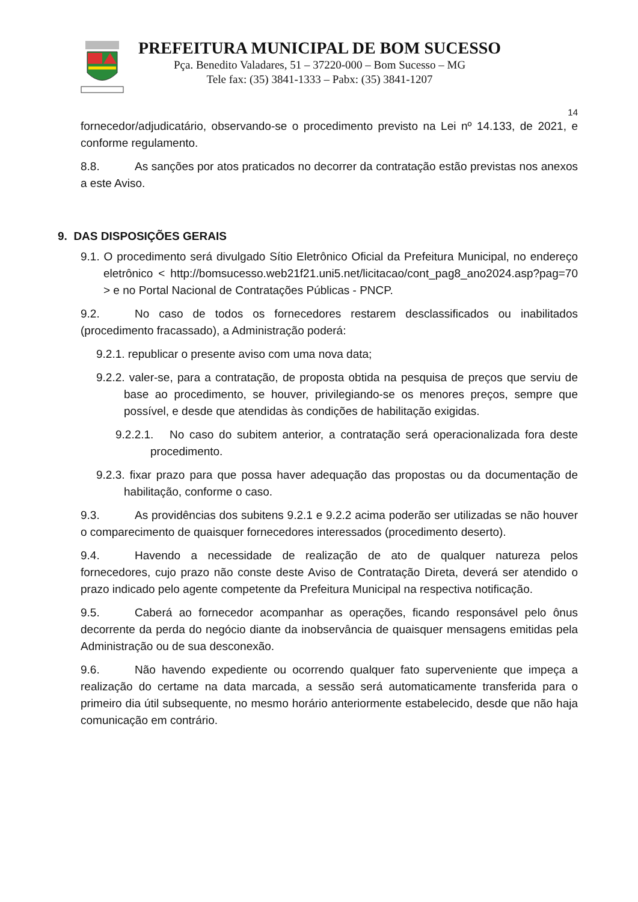PREFEITURA MUNICIPAL DE BOM SUCESSO
Pça. Benedito Valadares, 51 – 37220-000 – Bom Sucesso – MG
Tele fax: (35) 3841-1333 – Pabx: (35) 3841-1207
14
fornecedor/adjudicatário, observando-se o procedimento previsto na Lei nº 14.133, de 2021, e conforme regulamento.
8.8. As sanções por atos praticados no decorrer da contratação estão previstas nos anexos a este Aviso.
9. DAS DISPOSIÇÕES GERAIS
9.1. O procedimento será divulgado Sítio Eletrônico Oficial da Prefeitura Municipal, no endereço eletrônico < http://bomsucesso.web21f21.uni5.net/licitacao/cont_pag8_ano2024.asp?pag=70 > e no Portal Nacional de Contratações Públicas - PNCP.
9.2. No caso de todos os fornecedores restarem desclassificados ou inabilitados (procedimento fracassado), a Administração poderá:
9.2.1. republicar o presente aviso com uma nova data;
9.2.2. valer-se, para a contratação, de proposta obtida na pesquisa de preços que serviu de base ao procedimento, se houver, privilegiando-se os menores preços, sempre que possível, e desde que atendidas às condições de habilitação exigidas.
9.2.2.1. No caso do subitem anterior, a contratação será operacionalizada fora deste procedimento.
9.2.3. fixar prazo para que possa haver adequação das propostas ou da documentação de habilitação, conforme o caso.
9.3. As providências dos subitens 9.2.1 e 9.2.2 acima poderão ser utilizadas se não houver o comparecimento de quaisquer fornecedores interessados (procedimento deserto).
9.4. Havendo a necessidade de realização de ato de qualquer natureza pelos fornecedores, cujo prazo não conste deste Aviso de Contratação Direta, deverá ser atendido o prazo indicado pelo agente competente da Prefeitura Municipal na respectiva notificação.
9.5. Caberá ao fornecedor acompanhar as operações, ficando responsável pelo ônus decorrente da perda do negócio diante da inobservância de quaisquer mensagens emitidas pela Administração ou de sua desconexão.
9.6. Não havendo expediente ou ocorrendo qualquer fato superveniente que impeça a realização do certame na data marcada, a sessão será automaticamente transferida para o primeiro dia útil subsequente, no mesmo horário anteriormente estabelecido, desde que não haja comunicação em contrário.